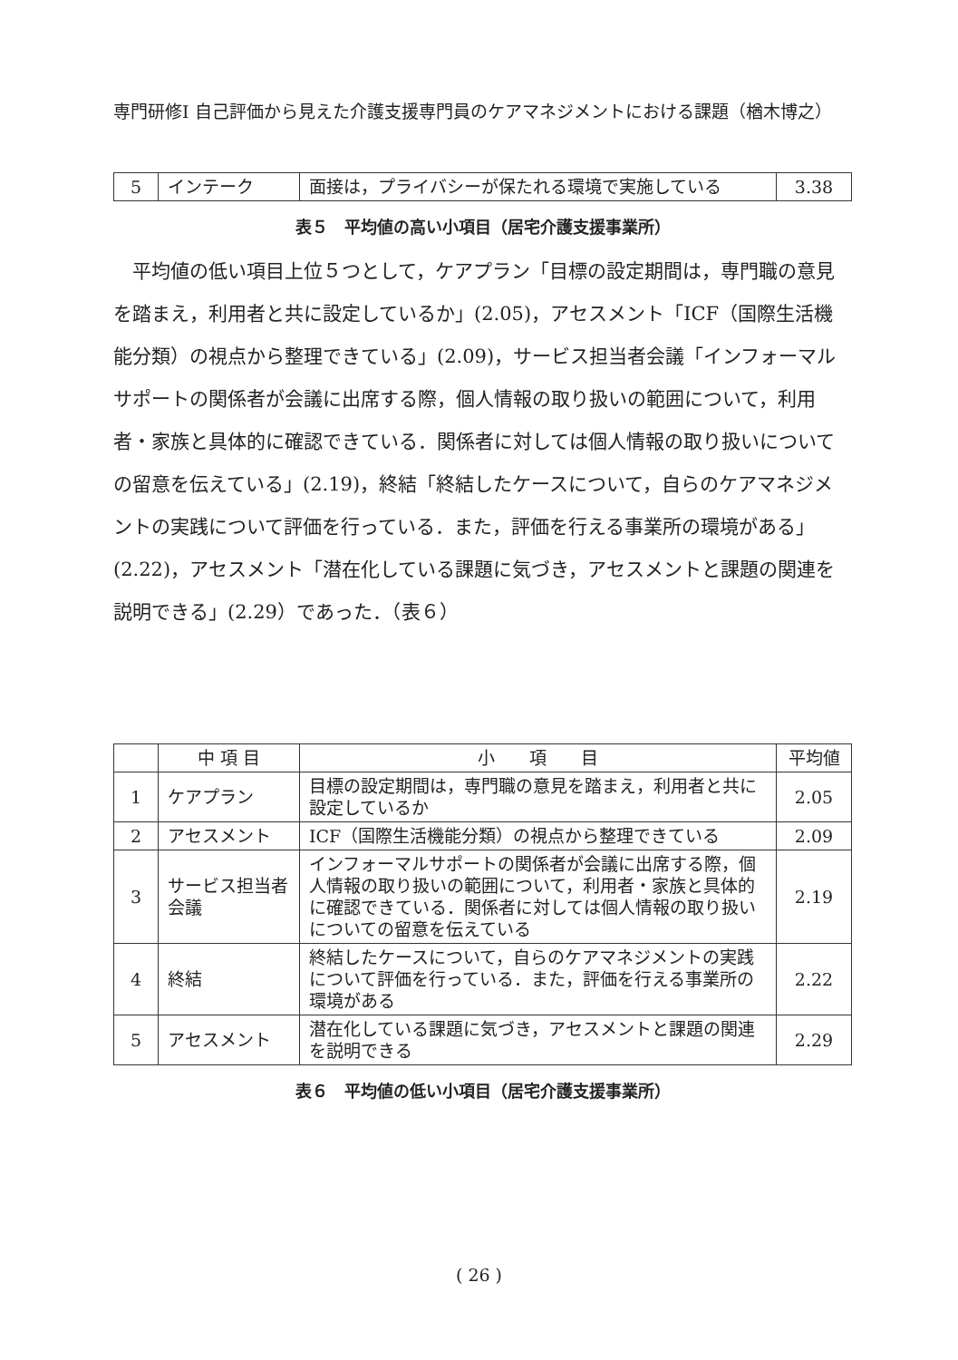専門研修Ⅰ 自己評価から見えた介護支援専門員のケアマネジメントにおける課題（楢木博之）
| 5 | インテーク | 面接は，プライバシーが保たれる環境で実施している | 3.38 |
表５　平均値の高い小項目（居宅介護支援事業所）
平均値の低い項目上位５つとして，ケアプラン「目標の設定期間は，専門職の意見を踏まえ，利用者と共に設定しているか」(2.05)，アセスメント「ICF（国際生活機能分類）の視点から整理できている」(2.09)，サービス担当者会議「インフォーマルサポートの関係者が会議に出席する際，個人情報の取り扱いの範囲について，利用者・家族と具体的に確認できている．関係者に対しては個人情報の取り扱いについての留意を伝えている」(2.19)，終結「終結したケースについて，自らのケアマネジメントの実践について評価を行っている．また，評価を行える事業所の環境がある」(2.22)，アセスメント「潜在化している課題に気づき，アセスメントと課題の関連を説明できる」(2.29）であった．（表６）
| | 中 項 目 | 小 項 目 | 平均値 |
| --- | --- | --- | --- |
| 1 | ケアプラン | 目標の設定期間は，専門職の意見を踏まえ，利用者と共に設定しているか | 2.05 |
| 2 | アセスメント | ICF（国際生活機能分類）の視点から整理できている | 2.09 |
| 3 | サービス担当者会議 | インフォーマルサポートの関係者が会議に出席する際，個人情報の取り扱いの範囲について，利用者・家族と具体的に確認できている．関係者に対しては個人情報の取り扱いについての留意を伝えている | 2.19 |
| 4 | 終結 | 終結したケースについて，自らのケアマネジメントの実践について評価を行っている．また，評価を行える事業所の環境がある | 2.22 |
| 5 | アセスメント | 潜在化している課題に気づき，アセスメントと課題の関連を説明できる | 2.29 |
表６　平均値の低い小項目（居宅介護支援事業所）
( 26 )